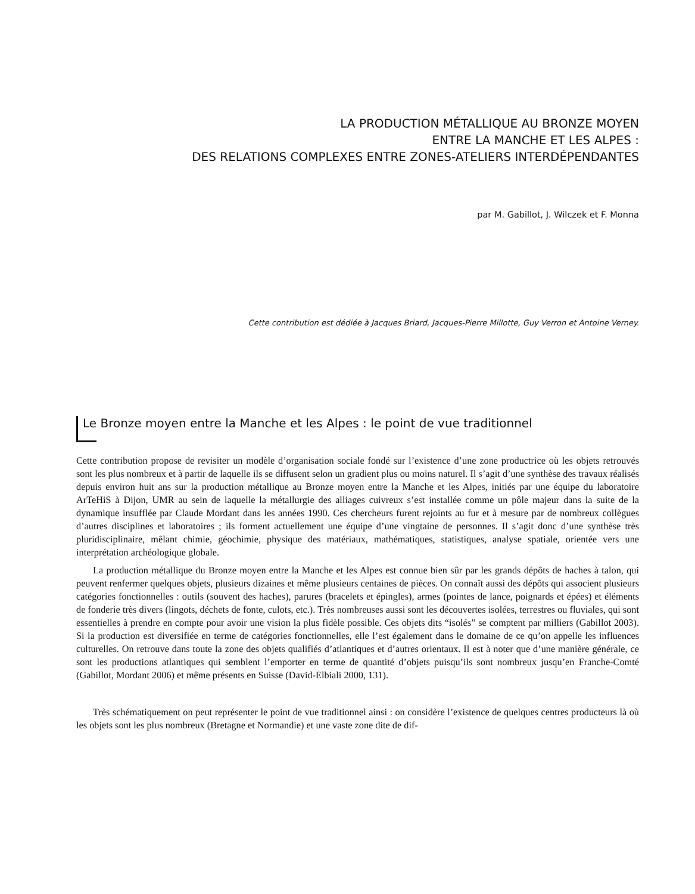LA PRODUCTION MÉTALLIQUE AU BRONZE MOYEN
ENTRE LA MANCHE ET LES ALPES :
DES RELATIONS COMPLEXES ENTRE ZONES-ATELIERS INTERDÉPENDANTES
par M. Gabillot, J. Wilczek et F. Monna
Cette contribution est dédiée à Jacques Briard, Jacques-Pierre Millotte, Guy Verron et Antoine Verney.
Le Bronze moyen entre la Manche et les Alpes : le point de vue traditionnel
Cette contribution propose de revisiter un modèle d’organisation sociale fondé sur l’existence d’une zone productrice où les objets retrouvés sont les plus nombreux et à partir de laquelle ils se diffusent selon un gradient plus ou moins naturel. Il s’agit d’une synthèse des travaux réalisés depuis environ huit ans sur la production métallique au Bronze moyen entre la Manche et les Alpes, initiés par une équipe du laboratoire ArTeHiS à Dijon, UMR au sein de laquelle la métallurgie des alliages cuivreux s’est installée comme un pôle majeur dans la suite de la dynamique insufflée par Claude Mordant dans les années 1990. Ces chercheurs furent rejoints au fur et à mesure par de nombreux collègues d’autres disciplines et laboratoires ; ils forment actuellement une équipe d’une vingtaine de personnes. Il s’agit donc d’une synthèse très pluridisciplinaire, mêlant chimie, géochimie, physique des matériaux, mathématiques, statistiques, analyse spatiale, orientée vers une interprétation archéologique globale.
La production métallique du Bronze moyen entre la Manche et les Alpes est connue bien sûr par les grands dépôts de haches à talon, qui peuvent renfermer quelques objets, plusieurs dizaines et même plusieurs centaines de pièces. On connaît aussi des dépôts qui associent plusieurs catégories fonctionnelles : outils (souvent des haches), parures (bracelets et épingles), armes (pointes de lance, poignards et épées) et éléments de fonderie très divers (lingots, déchets de fonte, culots, etc.). Très nombreuses aussi sont les découvertes isolées, terrestres ou fluviales, qui sont essentielles à prendre en compte pour avoir une vision la plus fidèle possible. Ces objets dits “isolés” se comptent par milliers (Gabillot 2003). Si la production est diversifiée en terme de catégories fonctionnelles, elle l’est également dans le domaine de ce qu’on appelle les influences culturelles. On retrouve dans toute la zone des objets qualifiés d’atlantiques et d’autres orientaux. Il est à noter que d’une manière générale, ce sont les productions atlantiques qui semblent l’emporter en terme de quantité d’objets puisqu’ils sont nombreux jusqu’en Franche-Comté (Gabillot, Mordant 2006) et même présents en Suisse (David-Elbiali 2000, 131).
Très schématiquement on peut représenter le point de vue traditionnel ainsi : on considère l’existence de quelques centres producteurs là où les objets sont les plus nombreux (Bretagne et Normandie) et une vaste zone dite de dif-